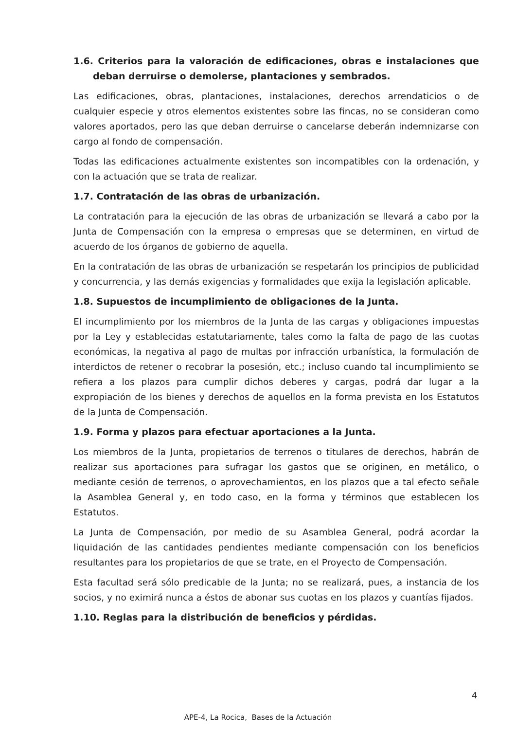1.6. Criterios para la valoración de edificaciones, obras e instalaciones que deban derruirse o demolerse, plantaciones y sembrados.
Las edificaciones, obras, plantaciones, instalaciones, derechos arrendaticios o de cualquier especie y otros elementos existentes sobre las fincas, no se consideran como valores aportados, pero las que deban derruirse o cancelarse deberán indemnizarse con cargo al fondo de compensación.
Todas las edificaciones actualmente existentes son incompatibles con la ordenación, y con la actuación que se trata de realizar.
1.7. Contratación de las obras de urbanización.
La contratación para la ejecución de las obras de urbanización se llevará a cabo por la Junta de Compensación con la empresa o empresas que se determinen, en virtud de acuerdo de los órganos de gobierno de aquella.
En la contratación de las obras de urbanización se respetarán los principios de publicidad y concurrencia, y las demás exigencias y formalidades que exija la legislación aplicable.
1.8. Supuestos de incumplimiento de obligaciones de la Junta.
El incumplimiento por los miembros de la Junta de las cargas y obligaciones impuestas por la Ley y establecidas estatutariamente, tales como la falta de pago de las cuotas económicas, la negativa al pago de multas por infracción urbanística, la formulación de interdictos de retener o recobrar la posesión, etc.; incluso cuando tal incumplimiento se refiera a los plazos para cumplir dichos deberes y cargas, podrá dar lugar a la expropiación de los bienes y derechos de aquellos en la forma prevista en los Estatutos de la Junta de Compensación.
1.9. Forma y plazos para efectuar aportaciones a la Junta.
Los miembros de la Junta, propietarios de terrenos o titulares de derechos, habrán de realizar sus aportaciones para sufragar los gastos que se originen, en metálico, o mediante cesión de terrenos, o aprovechamientos, en los plazos que a tal efecto señale la Asamblea General y, en todo caso, en la forma y términos que establecen los Estatutos.
La Junta de Compensación, por medio de su Asamblea General, podrá acordar la liquidación de las cantidades pendientes mediante compensación con los beneficios resultantes para los propietarios de que se trate, en el Proyecto de Compensación.
Esta facultad será sólo predicable de la Junta; no se realizará, pues, a instancia de los socios, y no eximirá nunca a éstos de abonar sus cuotas en los plazos y cuantías fijados.
1.10. Reglas para la distribución de beneficios y pérdidas.
4
APE-4, La Rocica, Bases de la Actuación